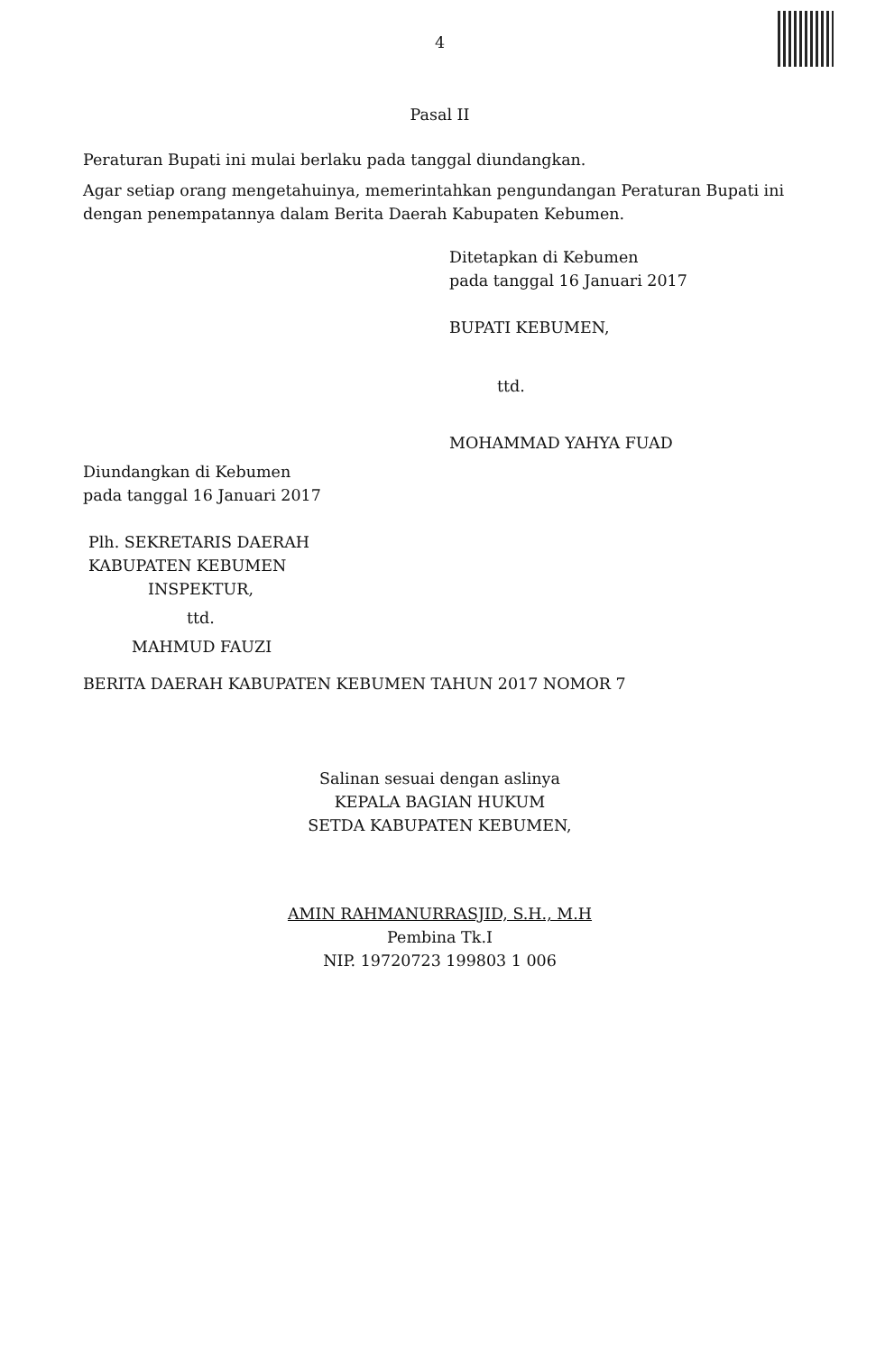4
Pasal II
Peraturan Bupati ini mulai berlaku pada tanggal diundangkan.
Agar setiap orang mengetahuinya, memerintahkan pengundangan Peraturan Bupati ini dengan penempatannya dalam Berita Daerah Kabupaten Kebumen.
Ditetapkan di Kebumen
pada tanggal 16 Januari 2017
BUPATI KEBUMEN,
ttd.
MOHAMMAD YAHYA FUAD
Diundangkan di Kebumen
pada tanggal 16 Januari 2017
Plh. SEKRETARIS DAERAH
KABUPATEN KEBUMEN
INSPEKTUR,
ttd.
MAHMUD FAUZI
BERITA DAERAH KABUPATEN KEBUMEN TAHUN 2017 NOMOR 7
Salinan sesuai dengan aslinya
KEPALA BAGIAN HUKUM
SETDA KABUPATEN KEBUMEN,
AMIN RAHMANURRASJID, S.H., M.H
Pembina Tk.I
NIP. 19720723 199803 1 006